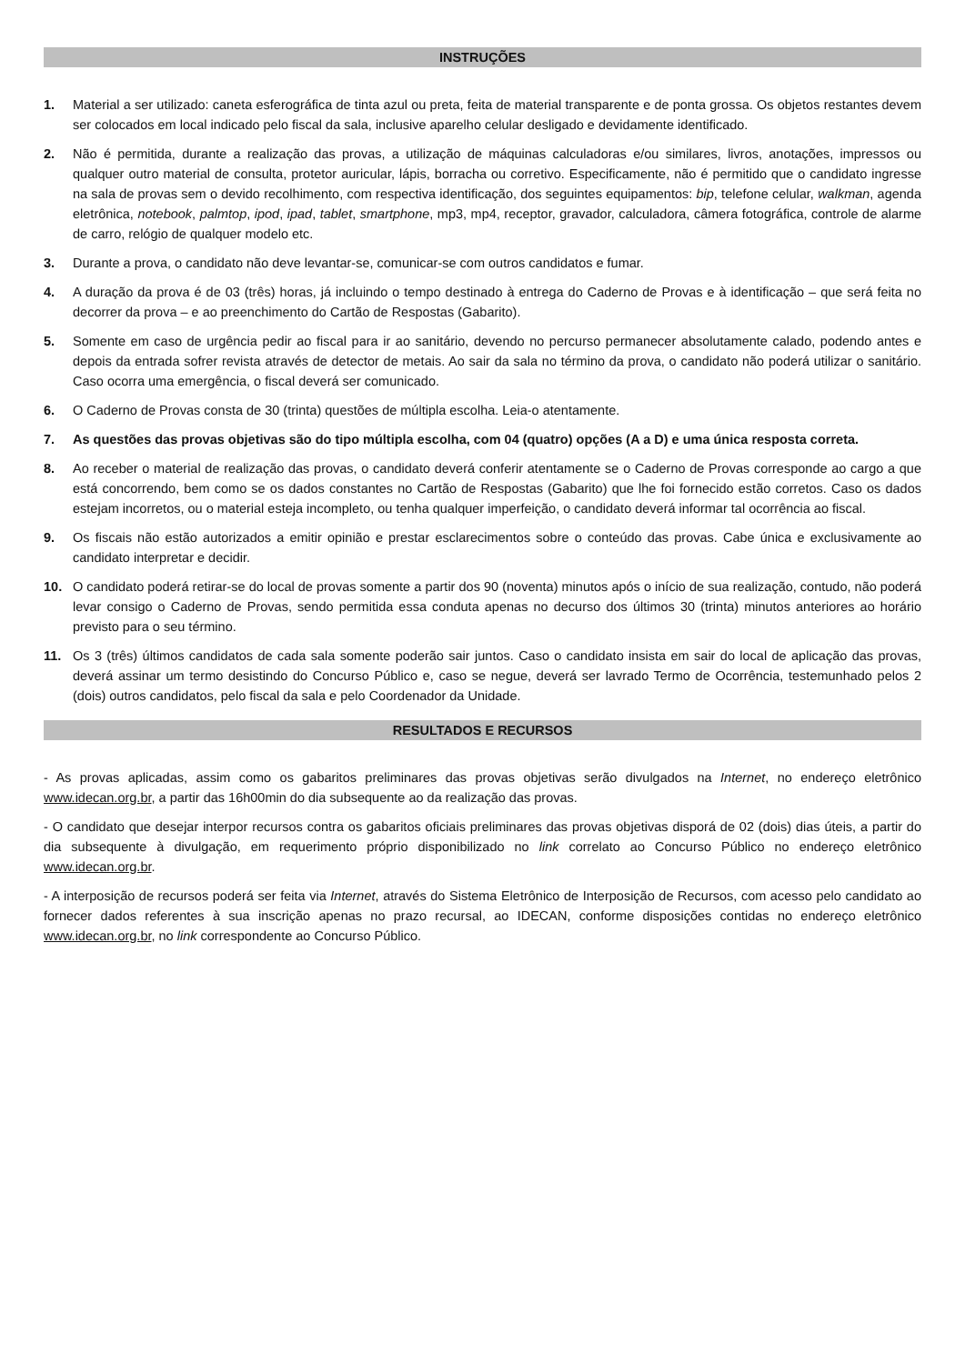INSTRUÇÕES
1. Material a ser utilizado: caneta esferográfica de tinta azul ou preta, feita de material transparente e de ponta grossa. Os objetos restantes devem ser colocados em local indicado pelo fiscal da sala, inclusive aparelho celular desligado e devidamente identificado.
2. Não é permitida, durante a realização das provas, a utilização de máquinas calculadoras e/ou similares, livros, anotações, impressos ou qualquer outro material de consulta, protetor auricular, lápis, borracha ou corretivo. Especificamente, não é permitido que o candidato ingresse na sala de provas sem o devido recolhimento, com respectiva identificação, dos seguintes equipamentos: bip, telefone celular, walkman, agenda eletrônica, notebook, palmtop, ipod, ipad, tablet, smartphone, mp3, mp4, receptor, gravador, calculadora, câmera fotográfica, controle de alarme de carro, relógio de qualquer modelo etc.
3. Durante a prova, o candidato não deve levantar-se, comunicar-se com outros candidatos e fumar.
4. A duração da prova é de 03 (três) horas, já incluindo o tempo destinado à entrega do Caderno de Provas e à identificação – que será feita no decorrer da prova – e ao preenchimento do Cartão de Respostas (Gabarito).
5. Somente em caso de urgência pedir ao fiscal para ir ao sanitário, devendo no percurso permanecer absolutamente calado, podendo antes e depois da entrada sofrer revista através de detector de metais. Ao sair da sala no término da prova, o candidato não poderá utilizar o sanitário. Caso ocorra uma emergência, o fiscal deverá ser comunicado.
6. O Caderno de Provas consta de 30 (trinta) questões de múltipla escolha. Leia-o atentamente.
7. As questões das provas objetivas são do tipo múltipla escolha, com 04 (quatro) opções (A a D) e uma única resposta correta.
8. Ao receber o material de realização das provas, o candidato deverá conferir atentamente se o Caderno de Provas corresponde ao cargo a que está concorrendo, bem como se os dados constantes no Cartão de Respostas (Gabarito) que lhe foi fornecido estão corretos. Caso os dados estejam incorretos, ou o material esteja incompleto, ou tenha qualquer imperfeição, o candidato deverá informar tal ocorrência ao fiscal.
9. Os fiscais não estão autorizados a emitir opinião e prestar esclarecimentos sobre o conteúdo das provas. Cabe única e exclusivamente ao candidato interpretar e decidir.
10. O candidato poderá retirar-se do local de provas somente a partir dos 90 (noventa) minutos após o início de sua realização, contudo, não poderá levar consigo o Caderno de Provas, sendo permitida essa conduta apenas no decurso dos últimos 30 (trinta) minutos anteriores ao horário previsto para o seu término.
11. Os 3 (três) últimos candidatos de cada sala somente poderão sair juntos. Caso o candidato insista em sair do local de aplicação das provas, deverá assinar um termo desistindo do Concurso Público e, caso se negue, deverá ser lavrado Termo de Ocorrência, testemunhado pelos 2 (dois) outros candidatos, pelo fiscal da sala e pelo Coordenador da Unidade.
RESULTADOS E RECURSOS
- As provas aplicadas, assim como os gabaritos preliminares das provas objetivas serão divulgados na Internet, no endereço eletrônico www.idecan.org.br, a partir das 16h00min do dia subsequente ao da realização das provas.
- O candidato que desejar interpor recursos contra os gabaritos oficiais preliminares das provas objetivas disporá de 02 (dois) dias úteis, a partir do dia subsequente à divulgação, em requerimento próprio disponibilizado no link correlato ao Concurso Público no endereço eletrônico www.idecan.org.br.
- A interposição de recursos poderá ser feita via Internet, através do Sistema Eletrônico de Interposição de Recursos, com acesso pelo candidato ao fornecer dados referentes à sua inscrição apenas no prazo recursal, ao IDECAN, conforme disposições contidas no endereço eletrônico www.idecan.org.br, no link correspondente ao Concurso Público.